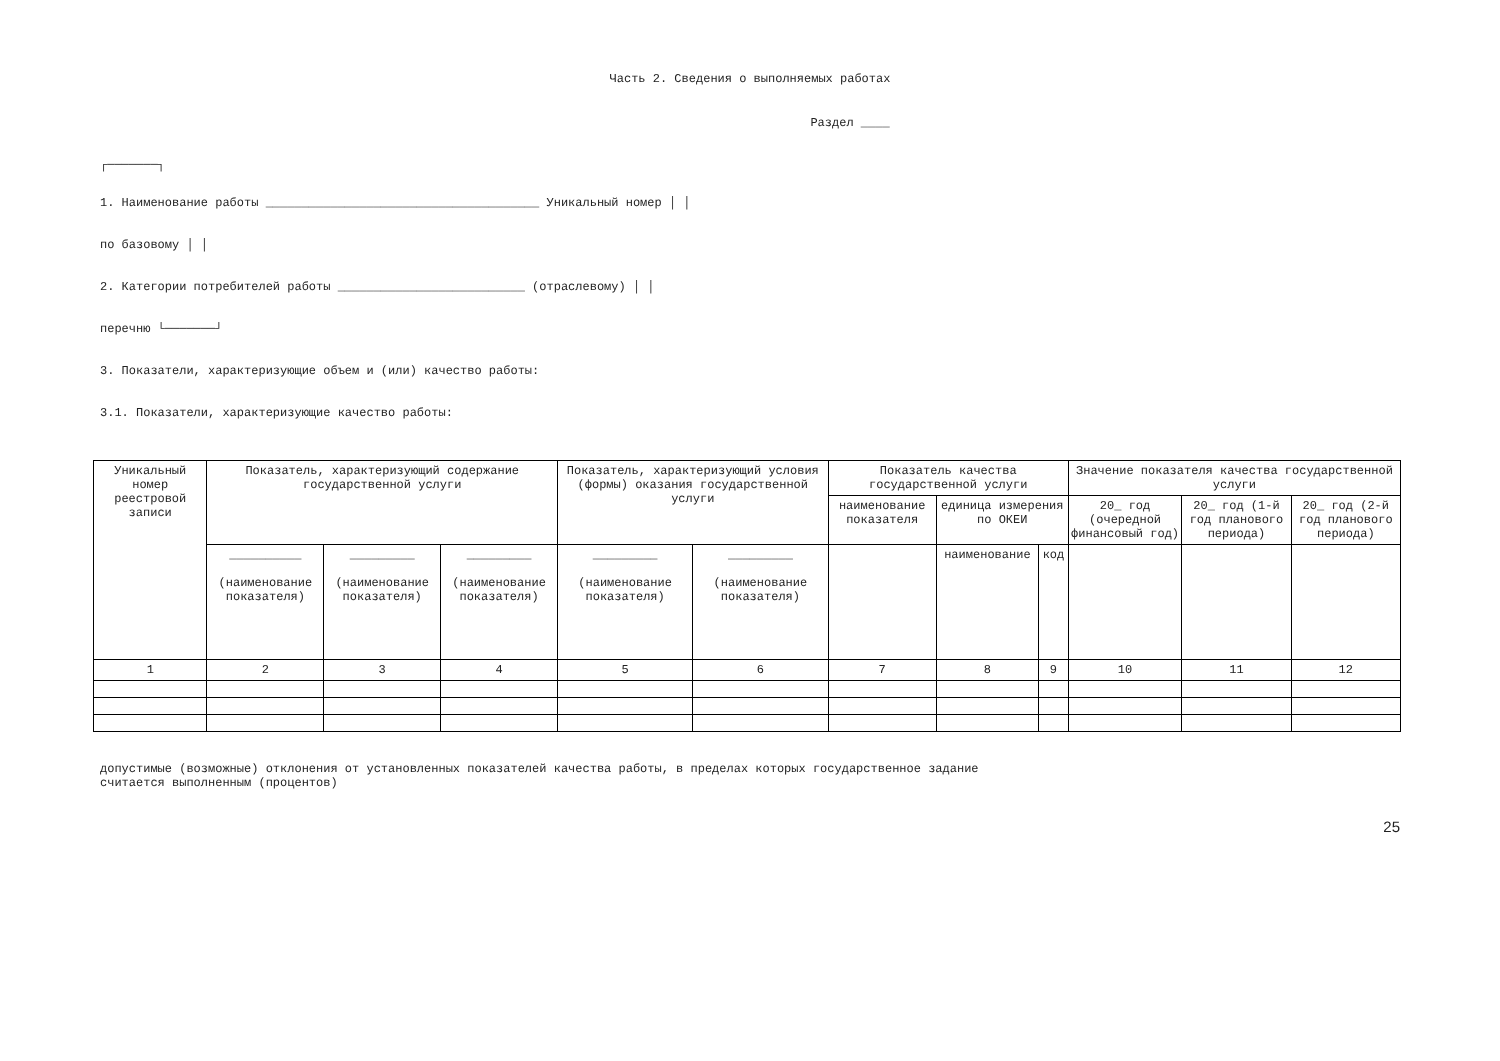Часть 2. Сведения о выполняемых работах
Раздел ____
┌───────┐
1. Наименование работы ______________________________________ Уникальный номер │ │
по базовому │ │
2. Категории потребителей работы __________________________ (отраслевому) │ │
перечню └───────┘
3. Показатели, характеризующие объем и (или) качество работы:
3.1. Показатели, характеризующие качество работы:
| Уникальный номер реестровой записи | Показатель, характеризующий содержание государственной услуги | | | Показатель, характеризующий условия (формы) оказания государственной услуги | | Показатель качества государственной услуги | | | Значение показателя качества государственной услуги | | |
| --- | --- | --- | --- | --- | --- | --- | --- | --- | --- | --- | --- |
| | | | | | | наименование показателя | единица измерения по ОКЕИ | | 20_ год (очередной финансовый год) | 20_ год (1-й год планового периода) | 20_ год (2-й год планового периода) |
| | __________ (наименование показателя) | _________ (наименование показателя) | _________ (наименование показателя) | _________ (наименование показателя) | _________ (наименование показателя) | | наименование | код | | | |
| 1 | 2 | 3 | 4 | 5 | 6 | 7 | 8 | 9 | 10 | 11 | 12 |
допустимые (возможные) отклонения от установленных показателей качества работы, в пределах которых государственное задание
считается выполненным (процентов)
25